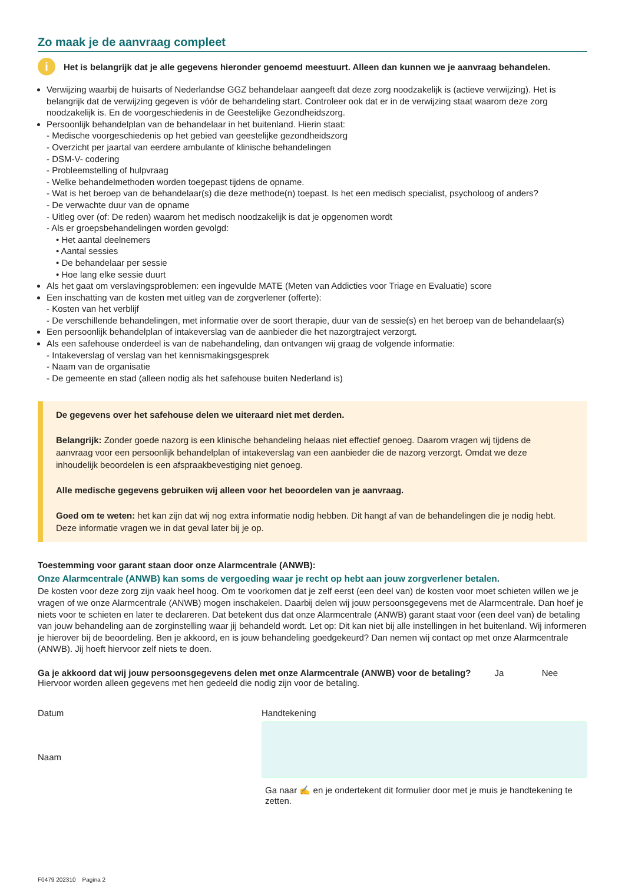Zo maak je de aanvraag compleet
i
Het is belangrijk dat je alle gegevens hieronder genoemd meestuurt. Alleen dan kunnen we je aanvraag behandelen.
Verwijzing waarbij de huisarts of Nederlandse GGZ behandelaar aangeeft dat deze zorg noodzakelijk is (actieve verwijzing). Het is belangrijk dat de verwijzing gegeven is vóór de behandeling start. Controleer ook dat er in de verwijzing staat waarom deze zorg noodzakelijk is. En de voorgeschiedenis in de Geestelijke Gezondheidszorg.
Persoonlijk behandelplan van de behandelaar in het buitenland. Hierin staat:
- Medische voorgeschiedenis op het gebied van geestelijke gezondheidszorg
- Overzicht per jaartal van eerdere ambulante of klinische behandelingen
- DSM-V- codering
- Probleemstelling of hulpvraag
- Welke behandelmethoden worden toegepast tijdens de opname.
- Wat is het beroep van de behandelaar(s) die deze methode(n) toepast. Is het een medisch specialist, psycholoog of anders?
- De verwachte duur van de opname
- Uitleg over (of: De reden) waarom het medisch noodzakelijk is dat je opgenomen wordt
- Als er groepsbehandelingen worden gevolgd:
• Het aantal deelnemers
• Aantal sessies
• De behandelaar per sessie
• Hoe lang elke sessie duurt
Als het gaat om verslavingsproblemen: een ingevulde MATE (Meten van Addicties voor Triage en Evaluatie) score
Een inschatting van de kosten met uitleg van de zorgverlener (offerte):
- Kosten van het verblijf
- De verschillende behandelingen, met informatie over de soort therapie, duur van de sessie(s) en het beroep van de behandelaar(s)
Een persoonlijk behandelplan of intakeverslag van de aanbieder die het nazorgtraject verzorgt.
Als een safehouse onderdeel is van de nabehandeling, dan ontvangen wij graag de volgende informatie:
- Intakeverslag of verslag van het kennismakingsgesprek
- Naam van de organisatie
- De gemeente en stad (alleen nodig als het safehouse buiten Nederland is)
De gegevens over het safehouse delen we uiteraard niet met derden.
Belangrijk: Zonder goede nazorg is een klinische behandeling helaas niet effectief genoeg. Daarom vragen wij tijdens de aanvraag voor een persoonlijk behandelplan of intakeverslag van een aanbieder die de nazorg verzorgt. Omdat we deze inhoudelijk beoordelen is een afspraakbevestiging niet genoeg.
Alle medische gegevens gebruiken wij alleen voor het beoordelen van je aanvraag.
Goed om te weten: het kan zijn dat wij nog extra informatie nodig hebben. Dit hangt af van de behandelingen die je nodig hebt. Deze informatie vragen we in dat geval later bij je op.
Toestemming voor garant staan door onze Alarmcentrale (ANWB):
Onze Alarmcentrale (ANWB) kan soms de vergoeding waar je recht op hebt aan jouw zorgverlener betalen.
De kosten voor deze zorg zijn vaak heel hoog. Om te voorkomen dat je zelf eerst (een deel van) de kosten voor moet schieten willen we je vragen of we onze Alarmcentrale (ANWB) mogen inschakelen. Daarbij delen wij jouw persoonsgegevens met de Alarmcentrale. Dan hoef je niets voor te schieten en later te declareren. Dat betekent dus dat onze Alarmcentrale (ANWB) garant staat voor (een deel van) de betaling van jouw behandeling aan de zorginstelling waar jij behandeld wordt. Let op: Dit kan niet bij alle instellingen in het buitenland. Wij informeren je hierover bij de beoordeling. Ben je akkoord, en is jouw behandeling goedgekeurd? Dan nemen wij contact op met onze Alarmcentrale (ANWB). Jij hoeft hiervoor zelf niets te doen.
Ga je akkoord dat wij jouw persoonsgegevens delen met onze Alarmcentrale (ANWB) voor de betaling? Ja Nee
Hiervoor worden alleen gegevens met hen gedeeld die nodig zijn voor de betaling.
Datum
Naam
Handtekening
Ga naar ✍ en je ondertekent dit formulier door met je muis je handtekening te zetten.
F0479 202310 Pagina 2